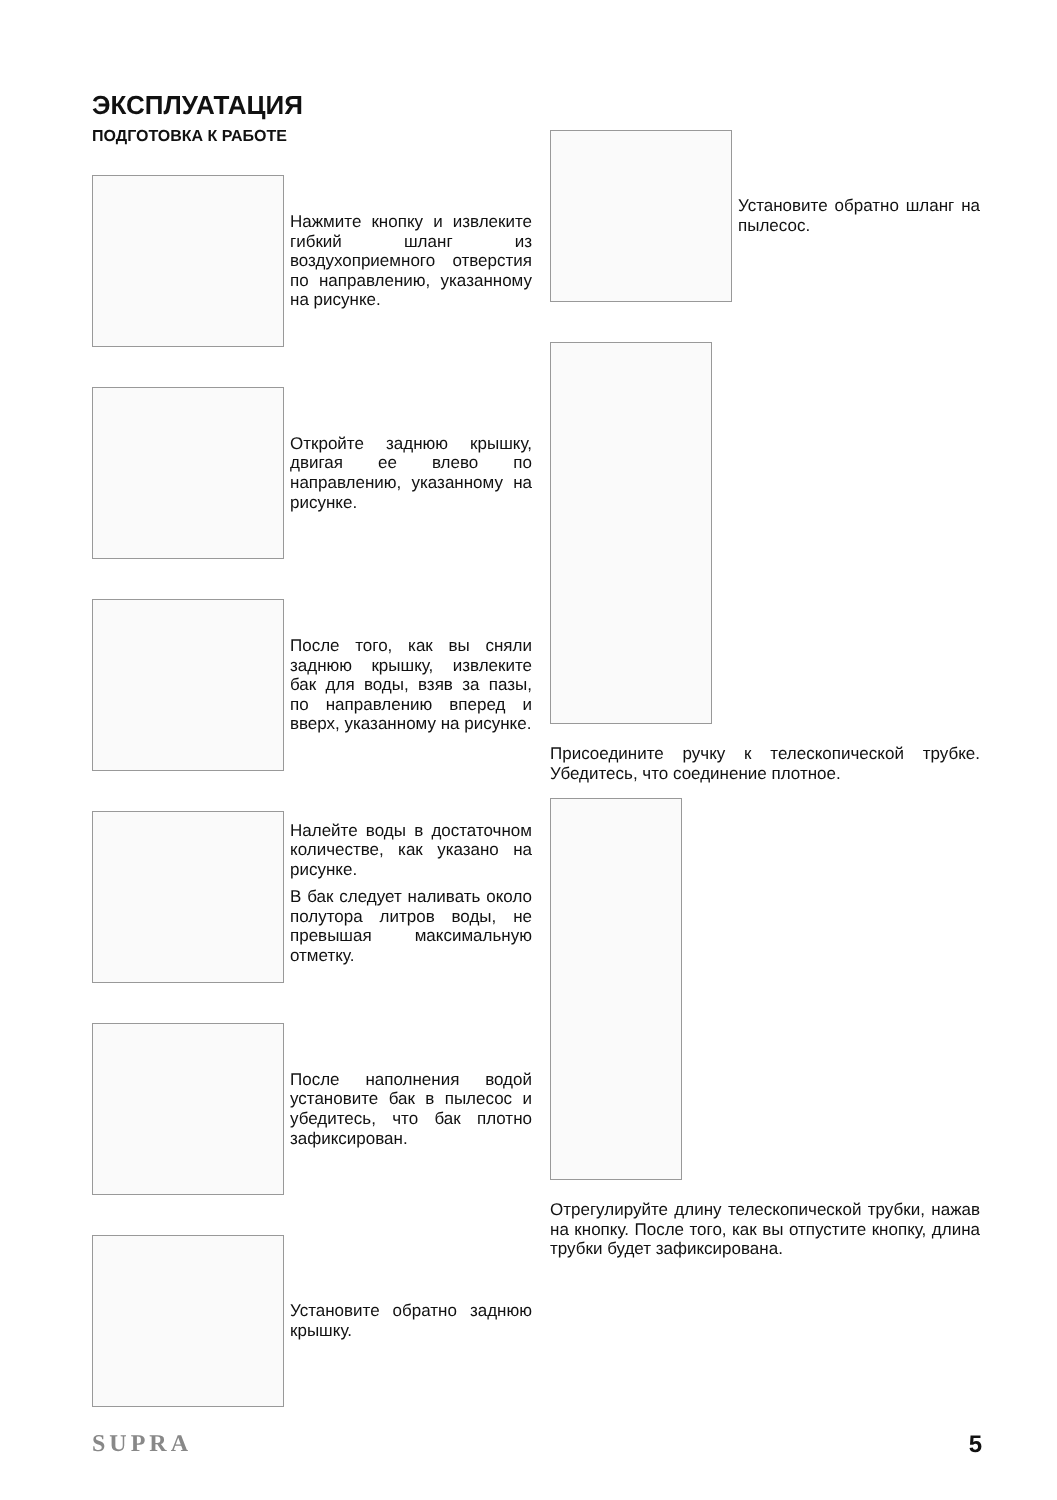ЭКСПЛУАТАЦИЯ
ПОДГОТОВКА К РАБОТЕ
Нажмите кнопку и извлеките гибкий шланг из воздухоприемного отверстия по направлению, указанному на рисунке.
Откройте заднюю крышку, двигая ее влево по направлению, указанному на рисунке.
После того, как вы сняли заднюю крышку, извлеките бак для воды, взяв за пазы, по направлению вперед и вверх, указанному на рисунке.
Налейте воды в достаточном количестве, как указано на рисунке.
В бак следует наливать около полутора литров воды, не превышая максимальную отметку.
После наполнения водой установите бак в пылесос и убедитесь, что бак плотно зафиксирован.
Установите обратно заднюю крышку.
Установите обратно шланг на пылесос.
Присоедините ручку к телескопической трубке. Убедитесь, что соединение плотное.
Отрегулируйте длину телескопической трубки, нажав на кнопку. После того, как вы отпустите кнопку, длина трубки будет зафиксирована.
SUPRA 5